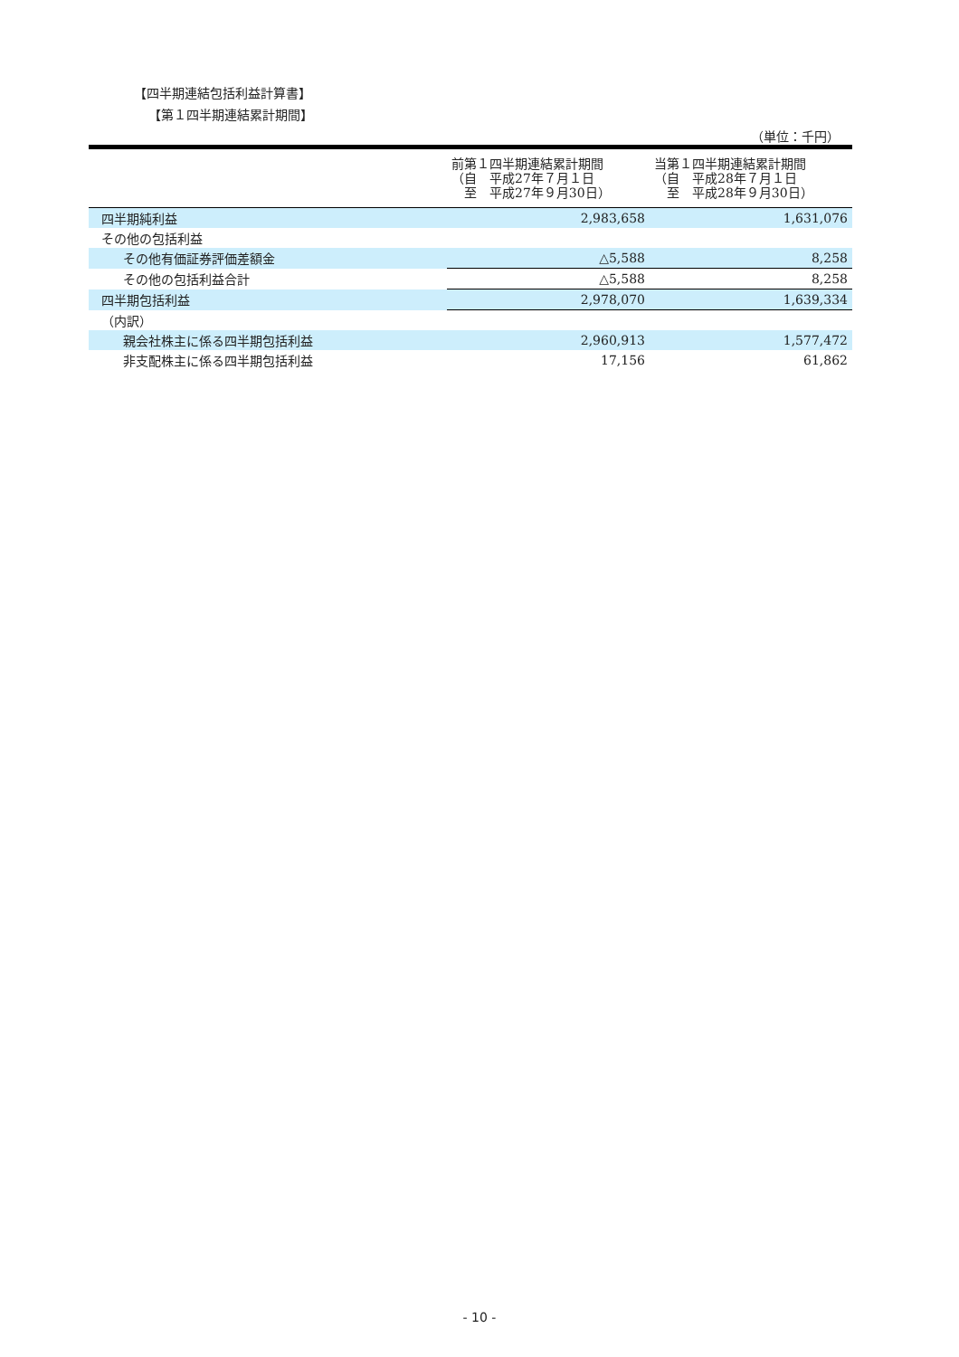【四半期連結包括利益計算書】
【第１四半期連結累計期間】
（単位：千円）
| | 前第１四半期連結累計期間 （自 平成27年７月１日 至 平成27年９月30日） | 当第１四半期連結累計期間 （自 平成28年７月１日 至 平成28年９月30日） |
| --- | --- | --- |
| 四半期純利益 | 2,983,658 | 1,631,076 |
| その他の包括利益 | | |
| その他有価証券評価差額金 | △5,588 | 8,258 |
| その他の包括利益合計 | △5,588 | 8,258 |
| 四半期包括利益 | 2,978,070 | 1,639,334 |
| （内訳） | | |
| 親会社株主に係る四半期包括利益 | 2,960,913 | 1,577,472 |
| 非支配株主に係る四半期包括利益 | 17,156 | 61,862 |
- 10 -